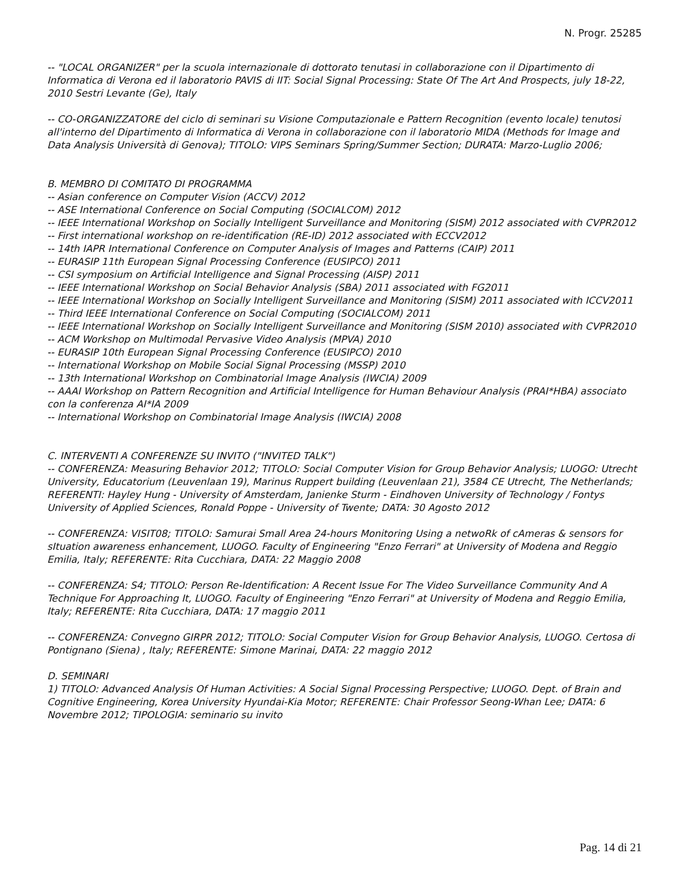N. Progr. 25285
-- "LOCAL ORGANIZER" per la scuola internazionale di dottorato tenutasi in collaborazione con il Dipartimento di Informatica di Verona ed il laboratorio PAVIS di IIT: Social Signal Processing: State Of The Art And Prospects, july 18-22, 2010 Sestri Levante (Ge), Italy
-- CO-ORGANIZZATORE del ciclo di seminari su Visione Computazionale e Pattern Recognition (evento locale) tenutosi all'interno del Dipartimento di Informatica di Verona in collaborazione con il laboratorio MIDA (Methods for Image and Data Analysis Università di Genova); TITOLO: VIPS Seminars Spring/Summer Section; DURATA: Marzo-Luglio 2006;
B. MEMBRO DI COMITATO DI PROGRAMMA
-- Asian conference on Computer Vision (ACCV) 2012
-- ASE International Conference on Social Computing (SOCIALCOM) 2012
-- IEEE International Workshop on Socially Intelligent Surveillance and Monitoring (SISM) 2012 associated with CVPR2012
-- First international workshop on re-identification (RE-ID) 2012 associated with ECCV2012
-- 14th IAPR International Conference on Computer Analysis of Images and Patterns (CAIP) 2011
-- EURASIP 11th European Signal Processing Conference (EUSIPCO) 2011
-- CSI symposium on Artificial Intelligence and Signal Processing (AISP) 2011
-- IEEE International Workshop on Social Behavior Analysis (SBA) 2011 associated with FG2011
-- IEEE International Workshop on Socially Intelligent Surveillance and Monitoring (SISM) 2011 associated with ICCV2011
-- Third IEEE International Conference on Social Computing (SOCIALCOM) 2011
-- IEEE International Workshop on Socially Intelligent Surveillance and Monitoring (SISM 2010) associated with CVPR2010
-- ACM Workshop on Multimodal Pervasive Video Analysis (MPVA) 2010
-- EURASIP 10th European Signal Processing Conference (EUSIPCO) 2010
-- International Workshop on Mobile Social Signal Processing (MSSP) 2010
-- 13th International Workshop on Combinatorial Image Analysis (IWCIA) 2009
-- AAAI Workshop on Pattern Recognition and Artificial Intelligence for Human Behaviour Analysis (PRAI*HBA) associato con la conferenza AI*IA 2009
-- International Workshop on Combinatorial Image Analysis (IWCIA) 2008
C. INTERVENTI A CONFERENZE SU INVITO ("INVITED TALK")
-- CONFERENZA: Measuring Behavior 2012; TITOLO: Social Computer Vision for Group Behavior Analysis; LUOGO: Utrecht University, Educatorium (Leuvenlaan 19), Marinus Ruppert building (Leuvenlaan 21), 3584 CE Utrecht, The Netherlands; REFERENTI: Hayley Hung - University of Amsterdam, Janienke Sturm - Eindhoven University of Technology / Fontys University of Applied Sciences, Ronald Poppe - University of Twente; DATA: 30 Agosto 2012
-- CONFERENZA: VISIT08; TITOLO: Samurai Small Area 24-hours Monitoring Using a netwoRk of cAmeras & sensors for sItuation awareness enhancement, LUOGO. Faculty of Engineering "Enzo Ferrari" at University of Modena and Reggio Emilia, Italy; REFERENTE: Rita Cucchiara, DATA: 22 Maggio 2008
-- CONFERENZA: S4; TITOLO: Person Re-Identification: A Recent Issue For The Video Surveillance Community And A Technique For Approaching It, LUOGO. Faculty of Engineering "Enzo Ferrari" at University of Modena and Reggio Emilia, Italy; REFERENTE: Rita Cucchiara, DATA: 17 maggio 2011
-- CONFERENZA: Convegno GIRPR 2012; TITOLO: Social Computer Vision for Group Behavior Analysis, LUOGO. Certosa di Pontignano (Siena) , Italy; REFERENTE: Simone Marinai, DATA: 22 maggio 2012
D. SEMINARI
1) TITOLO: Advanced Analysis Of Human Activities: A Social Signal Processing Perspective; LUOGO. Dept. of Brain and Cognitive Engineering, Korea University Hyundai-Kia Motor; REFERENTE: Chair Professor Seong-Whan Lee; DATA: 6 Novembre 2012; TIPOLOGIA: seminario su invito
Pag. 14 di 21